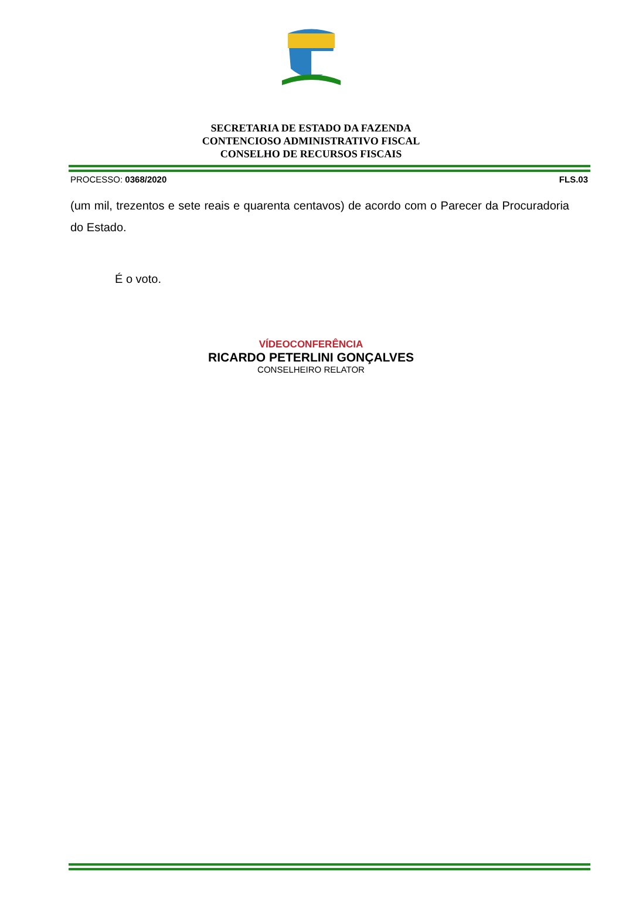SECRETARIA DE ESTADO DA FAZENDA
CONTENCIOSO ADMINISTRATIVO FISCAL
CONSELHO DE RECURSOS FISCAIS
PROCESSO: 0368/2020 FLS.03
(um mil, trezentos e sete reais e quarenta centavos) de acordo com o Parecer da Procuradoria do Estado.
É o voto.
VÍDEOCONFERÊNCIA
RICARDO PETERLINI GONÇALVES
CONSELHEIRO RELATOR